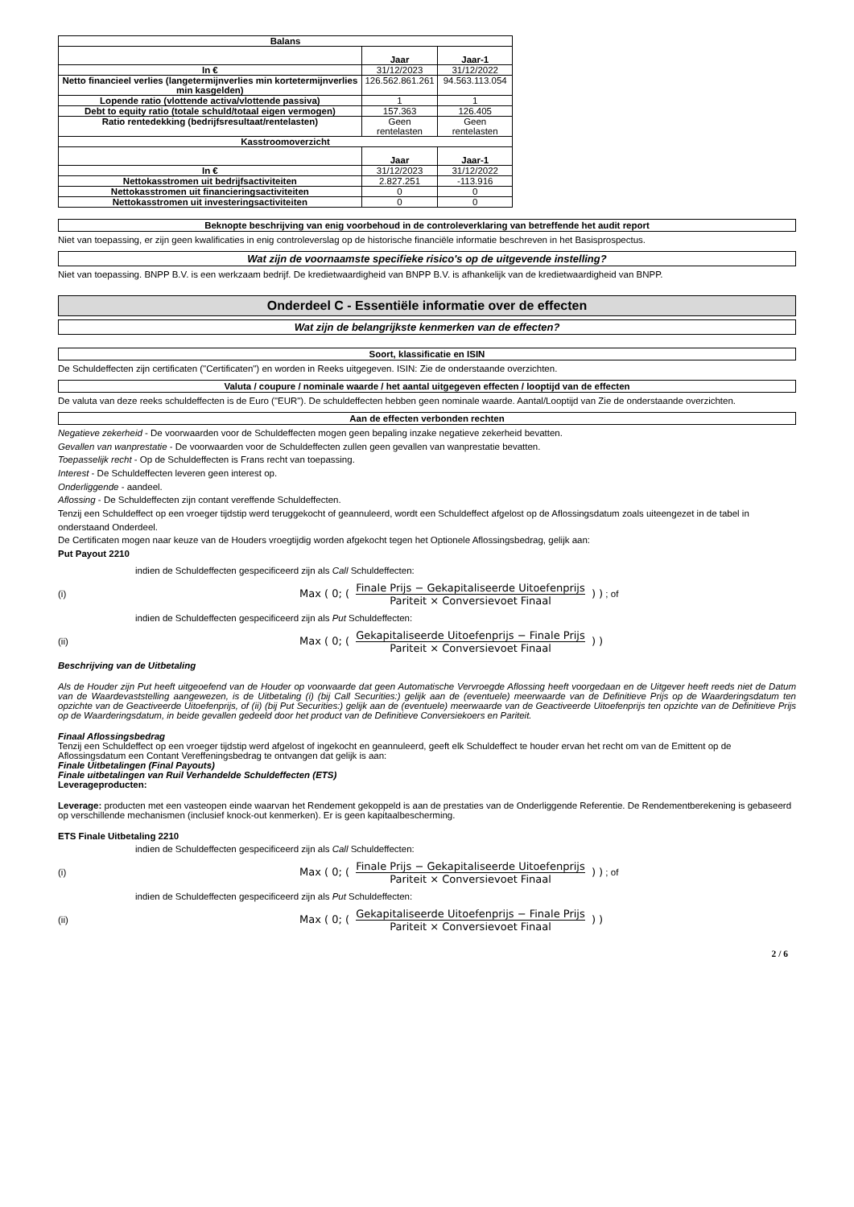| Balans | | |
| --- | --- | --- |
| | Jaar | Jaar-1 |
| In € | 31/12/2023 | 31/12/2022 |
| Netto financieel verlies (langetermijnverlies min kortetermijnverlies min kasgelden) | 126.562.861.261 | 94.563.113.054 |
| Lopende ratio (vlottende activa/vlottende passiva) | 1 | 1 |
| Debt to equity ratio (totale schuld/totaal eigen vermogen) | 157.363 | 126.405 |
| Ratio rentedekking (bedrijfsresultaat/rentelasten) | Geen rentelasten | Geen rentelasten |
| Kasstroomoverzicht | | |
| | Jaar | Jaar-1 |
| In € | 31/12/2023 | 31/12/2022 |
| Nettokasstromen uit bedrijfsactiviteiten | 2.827.251 | -113.916 |
| Nettokasstromen uit financieringsactiviteiten | 0 | 0 |
| Nettokasstromen uit investeringsactiviteiten | 0 | 0 |
Beknopte beschrijving van enig voorbehoud in de controleverklaring van betreffende het audit report
Niet van toepassing, er zijn geen kwalificaties in enig controleverslag op de historische financiële informatie beschreven in het Basisprospectus.
Wat zijn de voornaamste specifieke risico's op de uitgevende instelling?
Niet van toepassing. BNPP B.V. is een werkzaam bedrijf. De kredietwaardigheid van BNPP B.V. is afhankelijk van de kredietwaardigheid van BNPP.
Onderdeel C - Essentiële informatie over de effecten
Wat zijn de belangrijkste kenmerken van de effecten?
Soort, klassificatie en ISIN
De Schuldeffecten zijn certificaten ("Certificaten") en worden in Reeks uitgegeven. ISIN: Zie de onderstaande overzichten.
Valuta / coupure / nominale waarde / het aantal uitgegeven effecten / looptijd van de effecten
De valuta van deze reeks schuldeffecten is de Euro ("EUR"). De schuldeffecten hebben geen nominale waarde. Aantal/Looptijd van Zie de onderstaande overzichten.
Aan de effecten verbonden rechten
Negatieve zekerheid - De voorwaarden voor de Schuldeffecten mogen geen bepaling inzake negatieve zekerheid bevatten.
Gevallen van wanprestatie - De voorwaarden voor de Schuldeffecten zullen geen gevallen van wanprestatie bevatten.
Toepasselijk recht - Op de Schuldeffecten is Frans recht van toepassing.
Interest - De Schuldeffecten leveren geen interest op.
Onderliggende - aandeel.
Aflossing - De Schuldeffecten zijn contant vereffende Schuldeffecten.
Tenzij een Schuldeffect op een vroeger tijdstip werd teruggekocht of geannuleerd, wordt een Schuldeffect afgelost op de Aflossingsdatum zoals uiteengezet in de tabel in onderstaand Onderdeel.
De Certificaten mogen naar keuze van de Houders vroegtijdig worden afgekocht tegen het Optionele Aflossingsbedrag, gelijk aan:
Put Payout 2210
indien de Schuldeffecten gespecificeerd zijn als Call Schuldeffecten:
(i) Max ( 0; ( Finale Prijs − Gekapitaliseerde Uitoefenprijs Pariteit × Conversievoet Finaal ) ) ; of
indien de Schuldeffecten gespecificeerd zijn als Put Schuldeffecten:
(ii) Max ( 0; ( Gekapitaliseerde Uitoefenprijs − Finale Prijs Pariteit × Conversievoet Finaal ) )
Beschrijving van de Uitbetaling
Als de Houder zijn Put heeft uitgeoefend van de Houder op voorwaarde dat geen Automatische Vervroegde Aflossing heeft voorgedaan en de Uitgever heeft reeds niet de Datum van de Waardevaststelling aangewezen, is de Uitbetaling (i) (bij Call Securities:) gelijk aan de (eventuele) meerwaarde van de Definitieve Prijs op de Waarderingsdatum ten opzichte van de Geactiveerde Uitoefenprijs, of (ii) (bij Put Securities:) gelijk aan de (eventuele) meerwaarde van de Geactiveerde Uitoefenprijs ten opzichte van de Definitieve Prijs op de Waarderingsdatum, in beide gevallen gedeeld door het product van de Definitieve Conversiekoers en Pariteit.
Finaal Aflossingsbedrag
Tenzij een Schuldeffect op een vroeger tijdstip werd afgelost of ingekocht en geannuleerd, geeft elk Schuldeffect te houder ervan het recht om van de Emittent op de Aflossingsdatum een Contant Vereffeningsbedrag te ontvangen dat gelijk is aan:
Finale Uitbetalingen (Final Payouts)
Finale uitbetalingen van Ruil Verhandelde Schuldeffecten (ETS)
Leverageproducten:
Leverage: producten met een vasteopen einde waarvan het Rendement gekoppeld is aan de prestaties van de Onderliggende Referentie. De Rendementberekening is gebaseerd op verschillende mechanismen (inclusief knock-out kenmerken). Er is geen kapitaalbescherming.
ETS Finale Uitbetaling 2210
indien de Schuldeffecten gespecificeerd zijn als Call Schuldeffecten:
(i) Max ( 0; ( Finale Prijs − Gekapitaliseerde Uitoefenprijs Pariteit × Conversievoet Finaal ) ) ; of
indien de Schuldeffecten gespecificeerd zijn als Put Schuldeffecten:
(ii) Max ( 0; ( Gekapitaliseerde Uitoefenprijs − Finale Prijs Pariteit × Conversievoet Finaal ) )
2 / 6